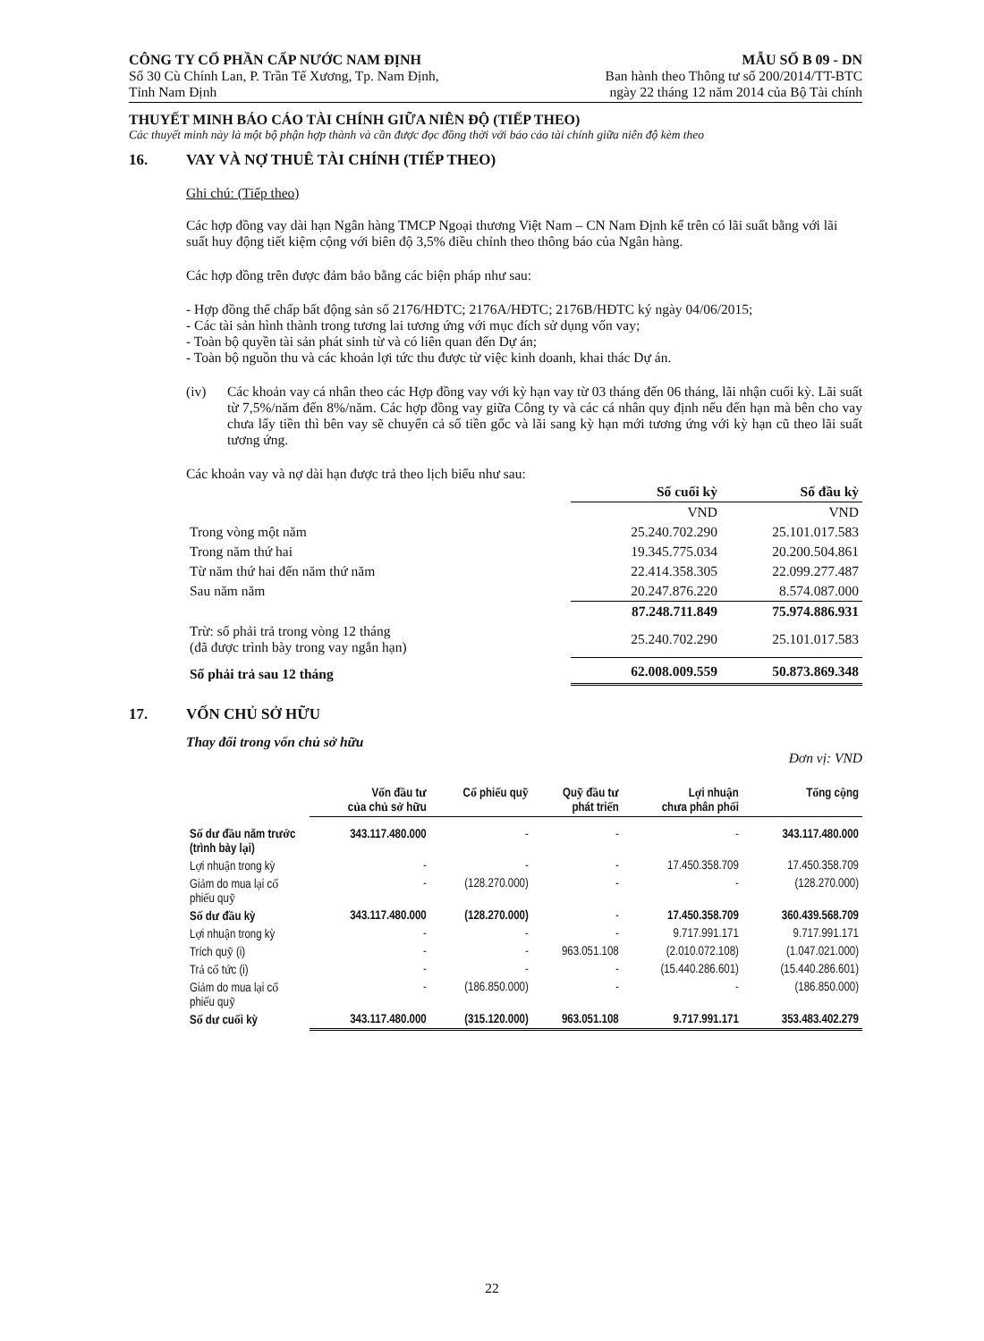CÔNG TY CỔ PHẦN CẤP NƯỚC NAM ĐỊNH
Số 30 Cù Chính Lan, P. Trần Tế Xương, Tp. Nam Định,
Tỉnh Nam Định
MẪU SỐ B 09 - DN
Ban hành theo Thông tư số 200/2014/TT-BTC
ngày 22 tháng 12 năm 2014 của Bộ Tài chính
THUYẾT MINH BÁO CÁO TÀI CHÍNH GIỮA NIÊN ĐỘ (TIẾP THEO)
Các thuyết minh này là một bộ phận hợp thành và cần được đọc đồng thời với báo cáo tài chính giữa niên độ kèm theo
16. VAY VÀ NỢ THUÊ TÀI CHÍNH (TIẾP THEO)
Ghi chú: (Tiếp theo)
Các hợp đồng vay dài hạn Ngân hàng TMCP Ngoại thương Việt Nam – CN Nam Định kể trên có lãi suất bằng với lãi suất huy động tiết kiệm cộng với biên độ 3,5% điều chỉnh theo thông báo của Ngân hàng.
Các hợp đồng trên được đảm bảo bằng các biện pháp như sau:
- Hợp đồng thế chấp bất động sản số 2176/HĐTC; 2176A/HĐTC; 2176B/HĐTC ký ngày 04/06/2015;
- Các tài sản hình thành trong tương lai tương ứng với mục đích sử dụng vốn vay;
- Toàn bộ quyền tài sản phát sinh từ và có liên quan đến Dự án;
- Toàn bộ nguồn thu và các khoản lợi tức thu được từ việc kinh doanh, khai thác Dự án.
(iv) Các khoản vay cá nhân theo các Hợp đồng vay với kỳ hạn vay từ 03 tháng đến 06 tháng, lãi nhận cuối kỳ. Lãi suất từ 7,5%/năm đến 8%/năm. Các hợp đồng vay giữa Công ty và các cá nhân quy định nếu đến hạn mà bên cho vay chưa lấy tiền thì bên vay sẽ chuyển cả số tiền gốc và lãi sang kỳ hạn mới tương ứng với kỳ hạn cũ theo lãi suất tương ứng.
Các khoản vay và nợ dài hạn được trả theo lịch biểu như sau:
| | Số cuối kỳ | Số đầu kỳ |
| --- | --- | --- |
| | VND | VND |
| Trong vòng một năm | 25.240.702.290 | 25.101.017.583 |
| Trong năm thứ hai | 19.345.775.034 | 20.200.504.861 |
| Từ năm thứ hai đến năm thứ năm | 22.414.358.305 | 22.099.277.487 |
| Sau năm năm | 20.247.876.220 | 8.574.087.000 |
| | 87.248.711.849 | 75.974.886.931 |
| Trừ: số phải trả trong vòng 12 tháng (đã được trình bày trong vay ngắn hạn) | 25.240.702.290 | 25.101.017.583 |
| Số phải trả sau 12 tháng | 62.008.009.559 | 50.873.869.348 |
17. VỐN CHỦ SỞ HỮU
Thay đổi trong vốn chủ sở hữu
Đơn vị: VND
| | Vốn đầu tư của chủ sở hữu | Cổ phiếu quỹ | Quỹ đầu tư phát triển | Lợi nhuận chưa phân phối | Tổng cộng |
| --- | --- | --- | --- | --- | --- |
| Số dư đầu năm trước (trình bày lại) | 343.117.480.000 | - | - | - | 343.117.480.000 |
| Lợi nhuận trong kỳ | - | - | - | 17.450.358.709 | 17.450.358.709 |
| Giảm do mua lại cổ phiếu quỹ | - | (128.270.000) | - | - | (128.270.000) |
| Số dư đầu kỳ | 343.117.480.000 | (128.270.000) | - | 17.450.358.709 | 360.439.568.709 |
| Lợi nhuận trong kỳ | - | - | - | 9.717.991.171 | 9.717.991.171 |
| Trích quỹ (i) | - | - | 963.051.108 | (2.010.072.108) | (1.047.021.000) |
| Trả cổ tức (i) | - | - | - | (15.440.286.601) | (15.440.286.601) |
| Giảm do mua lại cổ phiếu quỹ | - | (186.850.000) | - | - | (186.850.000) |
| Số dư cuối kỳ | 343.117.480.000 | (315.120.000) | 963.051.108 | 9.717.991.171 | 353.483.402.279 |
22